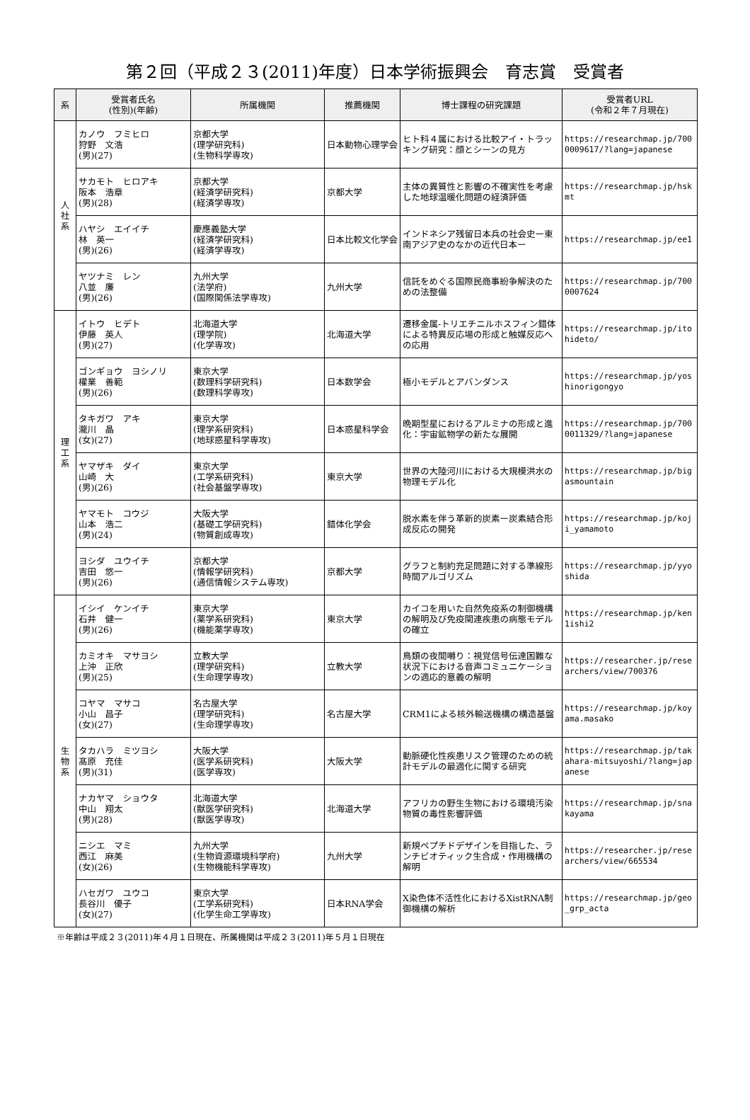第２回（平成２３(2011)年度）日本学術振興会　育志賞　受賞者
| 系 | 受賞者氏名 (性別)(年齢) | 所属機関 | 推薦機関 | 博士課程の研究課題 | 受賞者URL (令和２年７月現在) |
| --- | --- | --- | --- | --- | --- |
| 人 社 系 | カノウ フミヒロ 狩野 文浩 (男)(27) | 京都大学 (理学研究科) (生物科学専攻) | 日本動物心理学会 | ヒト科４属における比較アイ・トラッキング研究：顔とシーンの見方 | https://researchmap.jp/7000009617/?lang=japanese |
| | サカモト ヒロアキ 阪本 浩章 (男)(28) | 京都大学 (経済学研究科) (経済学専攻) | 京都大学 | 主体の異質性と影響の不確実性を考慮した地球温暖化問題の経済評価 | https://researchmap.jp/hskmt |
| | ハヤシ エイイチ 林 英一 (男)(26) | 慶應義塾大学 (経済学研究科) (経済学専攻) | 日本比較文化学会 | インドネシア残留日本兵の社会史ー東南アジア史のなかの近代日本ー | https://researchmap.jp/ee1 |
| | ヤツナミ レン 八並 廉 (男)(26) | 九州大学 (法学府) (国際関係法学専攻) | 九州大学 | 信託をめぐる国際民商事紛争解決のための法整備 | https://researchmap.jp/7000007624 |
| 理 工 系 | イトウ ヒデト 伊藤 英人 (男)(27) | 北海道大学 (理学院) (化学専攻) | 北海道大学 | 遷移金属-トリエチニルホスフィン錯体による特異反応場の形成と触媒反応への応用 | https://researchmap.jp/itohideto/ |
| | ゴンギョウ ヨシノリ 權業 善範 (男)(26) | 東京大学 (数理科学研究科) (数理科学専攻) | 日本数学会 | 極小モデルとアバンダンス | https://researchmap.jp/yoshinorigongyo |
| | タキガワ アキ 瀧川 晶 (女)(27) | 東京大学 (理学系研究科) (地球惑星科学専攻) | 日本惑星科学会 | 晩期型星におけるアルミナの形成と進化：宇宙鉱物学の新たな展開 | https://researchmap.jp/7000011329/?lang=japanese |
| | ヤマザキ ダイ 山崎 大 (男)(26) | 東京大学 (工学系研究科) (社会基盤学専攻) | 東京大学 | 世界の大陸河川における大規模洪水の物理モデル化 | https://researchmap.jp/bigasmountain |
| | ヤマモト コウジ 山本 浩二 (男)(24) | 大阪大学 (基礎工学研究科) (物質創成専攻) | 錯体化学会 | 脱水素を伴う革新的炭素ー炭素結合形成反応の開発 | https://researchmap.jp/koji_yamamoto |
| | ヨシダ ユウイチ 吉田 悠一 (男)(26) | 京都大学 (情報学研究科) (通信情報システム専攻) | 京都大学 | グラフと制約充足問題に対する準線形時間アルゴリズム | https://researchmap.jp/yyoshida |
| 生 物 系 | イシイ ケンイチ 石井 健一 (男)(26) | 東京大学 (薬学系研究科) (機能薬学専攻) | 東京大学 | カイコを用いた自然免疫系の制御機構の解明及び免疫関連疾患の病態モデルの確立 | https://researchmap.jp/ken1ishi2 |
| | カミオキ マサヨシ 上沖 正欣 (男)(25) | 立教大学 (理学研究科) (生命理学専攻) | 立教大学 | 鳥類の夜間囀り：視覚信号伝達困難な状況下における音声コミュニケーションの適応的意義の解明 | https://researcher.jp/researchers/view/700376 |
| | コヤマ マサコ 小山 昌子 (女)(27) | 名古屋大学 (理学研究科) (生命理学専攻) | 名古屋大学 | CRM1による核外輸送機構の構造基盤 | https://researchmap.jp/koyama.masako |
| | タカハラ ミツヨシ 髙原 充佳 (男)(31) | 大阪大学 (医学系研究科) (医学専攻) | 大阪大学 | 動脈硬化性疾患リスク管理のための統計モデルの最適化に関する研究 | https://researchmap.jp/takahara-mitsuyoshi/?lang=japanese |
| | ナカヤマ ショウタ 中山 翔太 (男)(28) | 北海道大学 (獣医学研究科) (獣医学専攻) | 北海道大学 | アフリカの野生生物における環境汚染物質の毒性影響評価 | https://researchmap.jp/snakayama |
| | ニシエ マミ 西江 麻美 (女)(26) | 九州大学 (生物資源環境科学府) (生物機能科学専攻) | 九州大学 | 新規ペプチドデザインを目指した、ランチビオティック生合成・作用機構の解明 | https://researcher.jp/researchers/view/665534 |
| | ハセガワ ユウコ 長谷川 優子 (女)(27) | 東京大学 (工学系研究科) (化学生命工学専攻) | 日本RNA学会 | X染色体不活性化におけるXistRNA制御機構の解析 | https://researchmap.jp/geo_grp_acta |
※年齢は平成２３(2011)年４月１日現在、所属機関は平成２３(2011)年５月１日現在